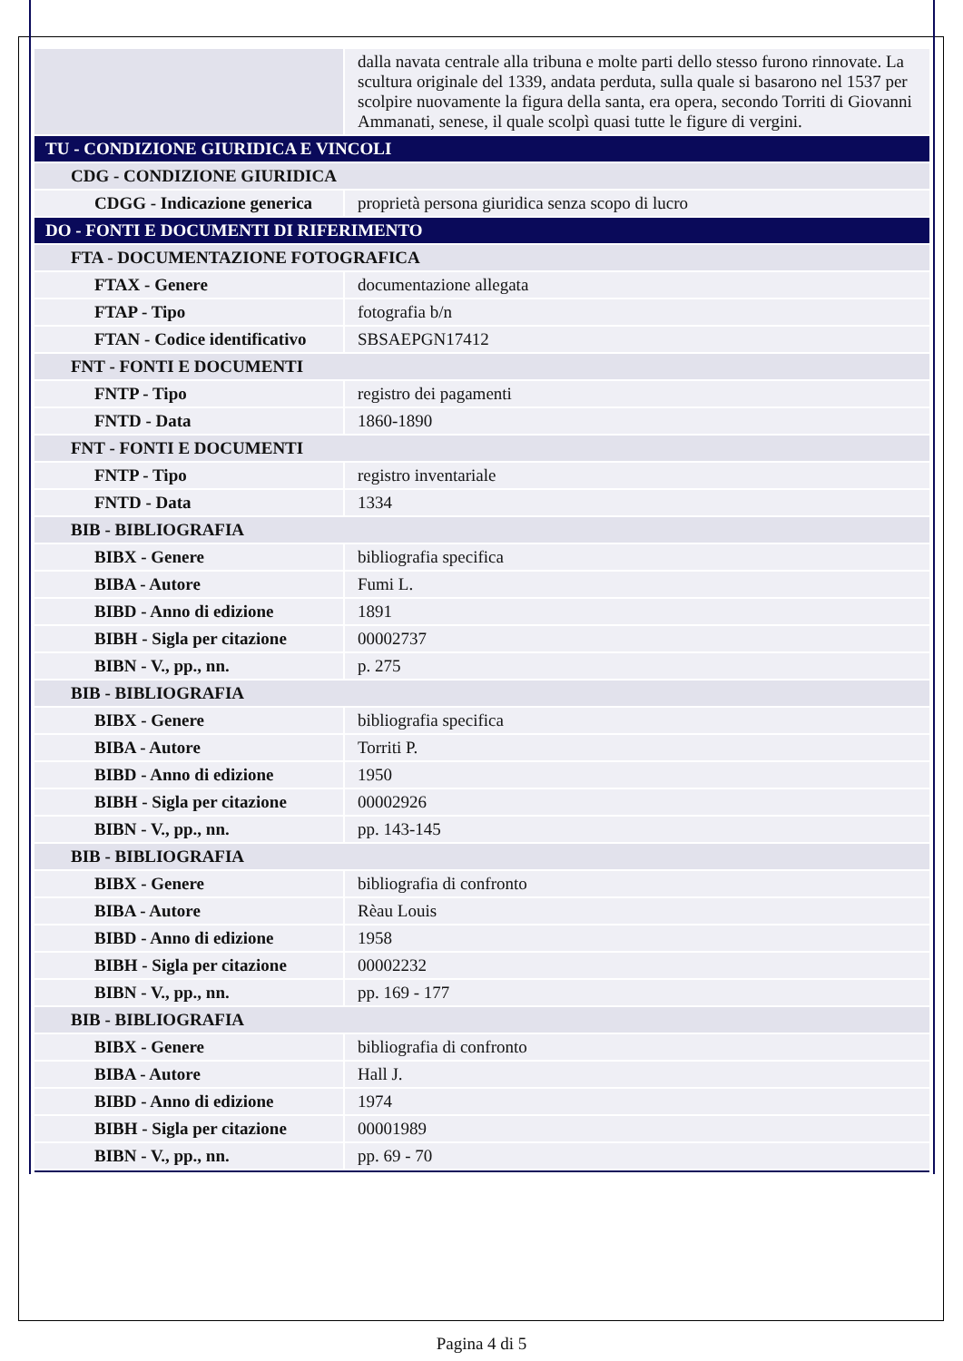| | dalla navata centrale alla tribuna e molte parti dello stesso furono rinnovate. La scultura originale del 1339, andata perduta, sulla quale si basarono nel 1537 per scolpire nuovamente la figura della santa, era opera, secondo Torriti di Giovanni Ammanati, senese, il quale scolpì quasi tutte le figure di vergini. |
| TU - CONDIZIONE GIURIDICA E VINCOLI | |
| CDG - CONDIZIONE GIURIDICA | |
| CDGG - Indicazione generica | proprietà persona giuridica senza scopo di lucro |
| DO - FONTI E DOCUMENTI DI RIFERIMENTO | |
| FTA - DOCUMENTAZIONE FOTOGRAFICA | |
| FTAX - Genere | documentazione allegata |
| FTAP - Tipo | fotografia b/n |
| FTAN - Codice identificativo | SBSAEPGN17412 |
| FNT - FONTI E DOCUMENTI | |
| FNTP - Tipo | registro dei pagamenti |
| FNTD - Data | 1860-1890 |
| FNT - FONTI E DOCUMENTI | |
| FNTP - Tipo | registro inventariale |
| FNTD - Data | 1334 |
| BIB - BIBLIOGRAFIA | |
| BIBX - Genere | bibliografia specifica |
| BIBA - Autore | Fumi L. |
| BIBD - Anno di edizione | 1891 |
| BIBH - Sigla per citazione | 00002737 |
| BIBN - V., pp., nn. | p. 275 |
| BIB - BIBLIOGRAFIA | |
| BIBX - Genere | bibliografia specifica |
| BIBA - Autore | Torriti P. |
| BIBD - Anno di edizione | 1950 |
| BIBH - Sigla per citazione | 00002926 |
| BIBN - V., pp., nn. | pp. 143-145 |
| BIB - BIBLIOGRAFIA | |
| BIBX - Genere | bibliografia di confronto |
| BIBA - Autore | Rèau Louis |
| BIBD - Anno di edizione | 1958 |
| BIBH - Sigla per citazione | 00002232 |
| BIBN - V., pp., nn. | pp. 169 - 177 |
| BIB - BIBLIOGRAFIA | |
| BIBX - Genere | bibliografia di confronto |
| BIBA - Autore | Hall J. |
| BIBD - Anno di edizione | 1974 |
| BIBH - Sigla per citazione | 00001989 |
| BIBN - V., pp., nn. | pp. 69 - 70 |
Pagina 4 di 5